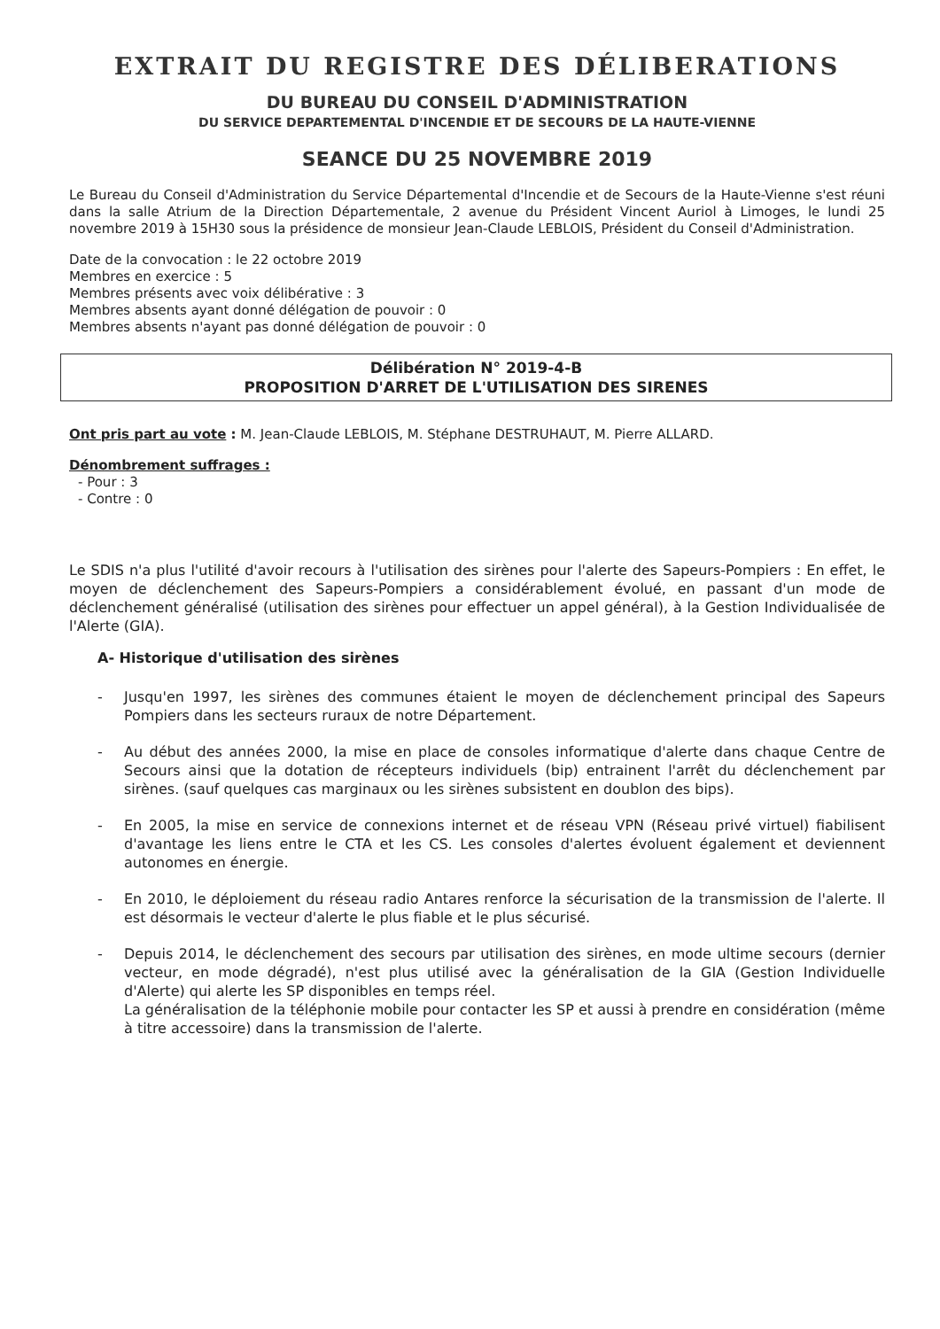EXTRAIT DU REGISTRE DES DÉLIBERATIONS
DU BUREAU DU CONSEIL D'ADMINISTRATION
DU SERVICE DEPARTEMENTAL D'INCENDIE ET DE SECOURS DE LA HAUTE-VIENNE
SEANCE DU 25 NOVEMBRE 2019
Le Bureau du Conseil d'Administration du Service Départemental d'Incendie et de Secours de la Haute-Vienne s'est réuni dans la salle Atrium de la Direction Départementale, 2 avenue du Président Vincent Auriol à Limoges, le lundi 25 novembre 2019 à 15H30 sous la présidence de monsieur Jean-Claude LEBLOIS, Président du Conseil d'Administration.
Date de la convocation : le 22 octobre 2019
Membres en exercice : 5
Membres présents avec voix délibérative : 3
Membres absents ayant donné délégation de pouvoir : 0
Membres absents n'ayant pas donné délégation de pouvoir : 0
Délibération N° 2019-4-B
PROPOSITION D'ARRET DE L'UTILISATION DES SIRENES
Ont pris part au vote : M. Jean-Claude LEBLOIS, M. Stéphane DESTRUHAUT, M. Pierre ALLARD.
Dénombrement suffrages :
- Pour : 3
- Contre : 0
Le SDIS n'a plus l'utilité d'avoir recours à l'utilisation des sirènes pour l'alerte des Sapeurs-Pompiers : En effet, le moyen de déclenchement des Sapeurs-Pompiers a considérablement évolué, en passant d'un mode de déclenchement généralisé (utilisation des sirènes pour effectuer un appel général), à la Gestion Individualisée de l'Alerte (GIA).
A- Historique d'utilisation des sirènes
- Jusqu'en 1997, les sirènes des communes étaient le moyen de déclenchement principal des Sapeurs Pompiers dans les secteurs ruraux de notre Département.
- Au début des années 2000, la mise en place de consoles informatique d'alerte dans chaque Centre de Secours ainsi que la dotation de récepteurs individuels (bip) entrainent l'arrêt du déclenchement par sirènes. (sauf quelques cas marginaux ou les sirènes subsistent en doublon des bips).
- En 2005, la mise en service de connexions internet et de réseau VPN (Réseau privé virtuel) fiabilisent d'avantage les liens entre le CTA et les CS. Les consoles d'alertes évoluent également et deviennent autonomes en énergie.
- En 2010, le déploiement du réseau radio Antares renforce la sécurisation de la transmission de l'alerte. Il est désormais le vecteur d'alerte le plus fiable et le plus sécurisé.
- Depuis 2014, le déclenchement des secours par utilisation des sirènes, en mode ultime secours (dernier vecteur, en mode dégradé), n'est plus utilisé avec la généralisation de la GIA (Gestion Individuelle d'Alerte) qui alerte les SP disponibles en temps réel.
La généralisation de la téléphonie mobile pour contacter les SP et aussi à prendre en considération (même à titre accessoire) dans la transmission de l'alerte.